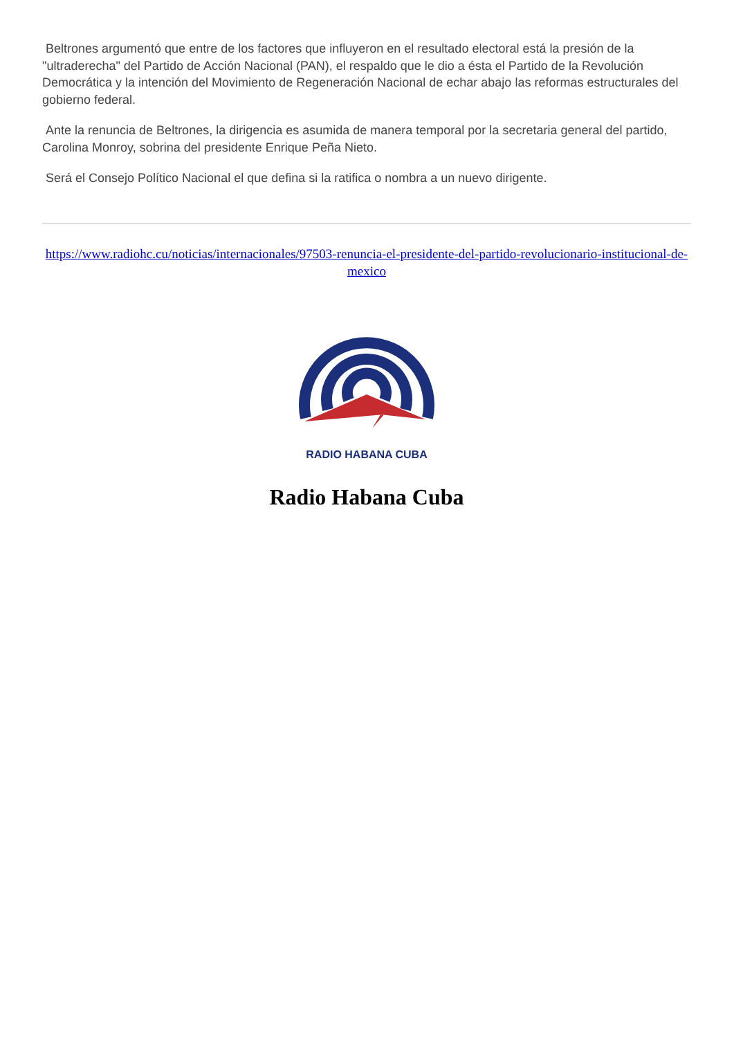Beltrones argumentó que entre de los factores que influyeron en el resultado electoral está la presión de la "ultraderecha" del Partido de Acción Nacional (PAN), el respaldo que le dio a ésta el Partido de la Revolución Democrática y la intención del Movimiento de Regeneración Nacional de echar abajo las reformas estructurales del gobierno federal.
Ante la renuncia de Beltrones, la dirigencia es asumida de manera temporal por la secretaria general del partido, Carolina Monroy, sobrina del presidente Enrique Peña Nieto.
Será el Consejo Político Nacional el que defina si la ratifica o nombra a un nuevo dirigente.
https://www.radiohc.cu/noticias/internacionales/97503-renuncia-el-presidente-del-partido-revolucionario-institucional-de-mexico
RADIO HABANA CUBA
Radio Habana Cuba